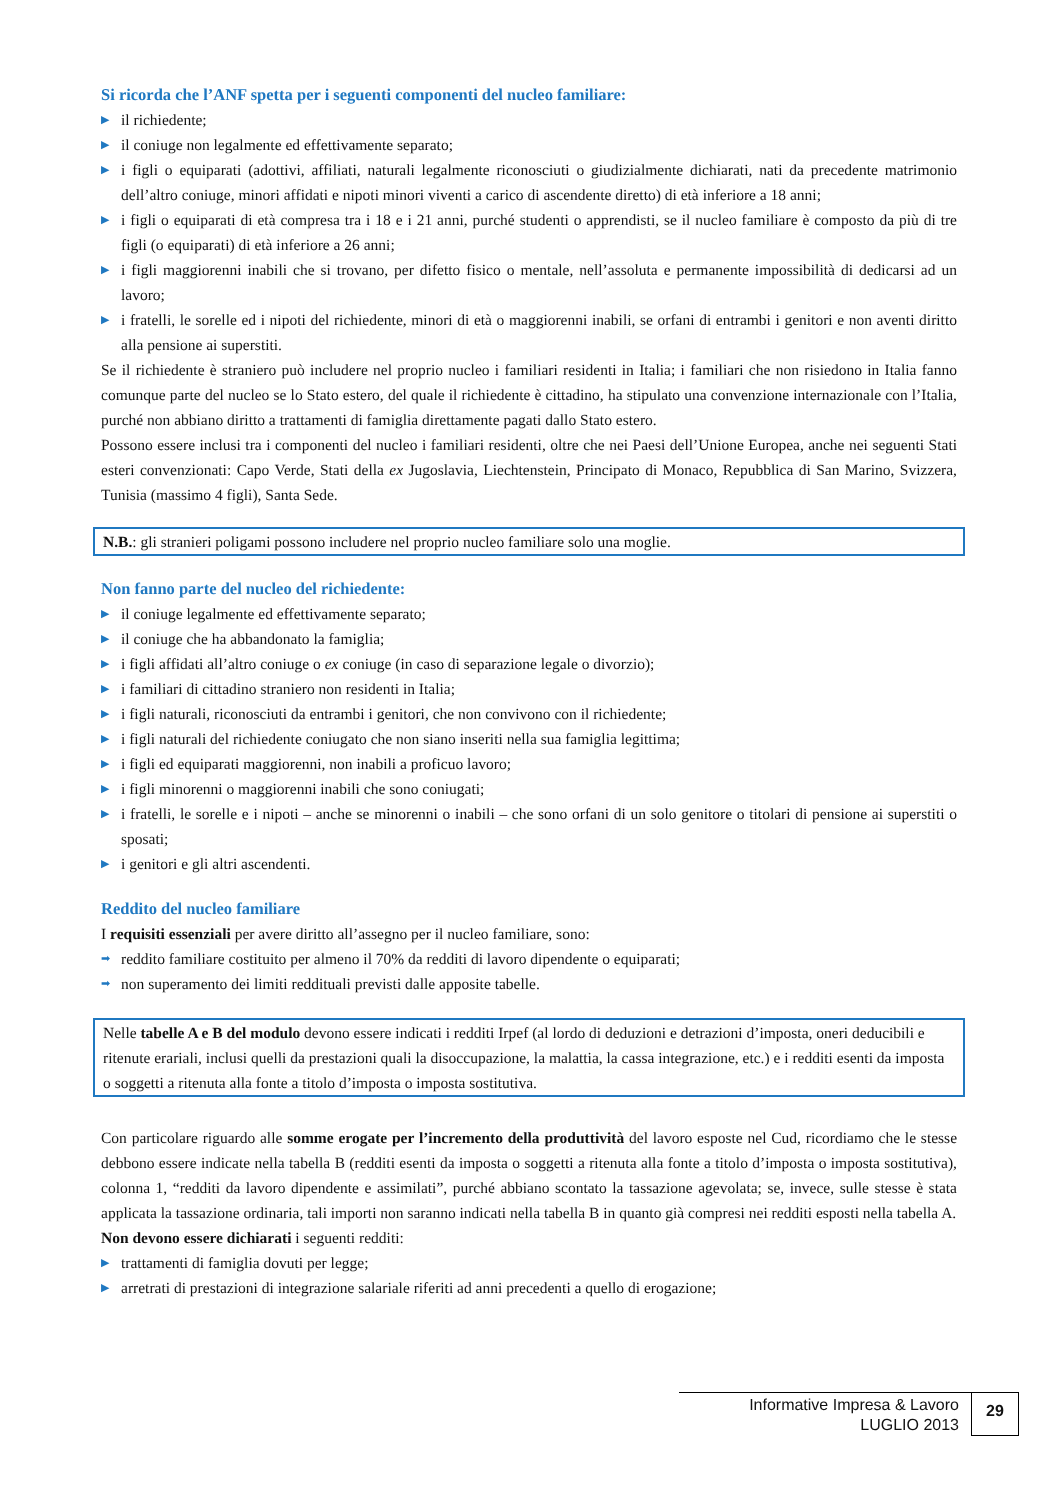Si ricorda che l’ANF spetta per i seguenti componenti del nucleo familiare:
▶ il richiedente;
▶ il coniuge non legalmente ed effettivamente separato;
▶ i figli o equiparati (adottivi, affiliati, naturali legalmente riconosciuti o giudizialmente dichiarati, nati da precedente matrimonio dell’altro coniuge, minori affidati e nipoti minori viventi a carico di ascendente diretto) di età inferiore a 18 anni;
▶ i figli o equiparati di età compresa tra i 18 e i 21 anni, purché studenti o apprendisti, se il nucleo familiare è composto da più di tre figli (o equiparati) di età inferiore a 26 anni;
▶ i figli maggiorenni inabili che si trovano, per difetto fisico o mentale, nell’assoluta e permanente impossibilità di dedicarsi ad un lavoro;
▶ i fratelli, le sorelle ed i nipoti del richiedente, minori di età o maggiorenni inabili, se orfani di entrambi i genitori e non aventi diritto alla pensione ai superstiti.
Se il richiedente è straniero può includere nel proprio nucleo i familiari residenti in Italia; i familiari che non risiedono in Italia fanno comunque parte del nucleo se lo Stato estero, del quale il richiedente è cittadino, ha stipulato una convenzione internazionale con l’Italia, purché non abbiano diritto a trattamenti di famiglia direttamente pagati dallo Stato estero.
Possono essere inclusi tra i componenti del nucleo i familiari residenti, oltre che nei Paesi dell’Unione Europea, anche nei seguenti Stati esteri convenzionati: Capo Verde, Stati della ex Jugoslavia, Liechtenstein, Principato di Monaco, Repubblica di San Marino, Svizzera, Tunisia (massimo 4 figli), Santa Sede.
N.B.: gli stranieri poligami possono includere nel proprio nucleo familiare solo una moglie.
Non fanno parte del nucleo del richiedente:
▶ il coniuge legalmente ed effettivamente separato;
▶ il coniuge che ha abbandonato la famiglia;
▶ i figli affidati all’altro coniuge o ex coniuge (in caso di separazione legale o divorzio);
▶ i familiari di cittadino straniero non residenti in Italia;
▶ i figli naturali, riconosciuti da entrambi i genitori, che non convivono con il richiedente;
▶ i figli naturali del richiedente coniugato che non siano inseriti nella sua famiglia legittima;
▶ i figli ed equiparati maggiorenni, non inabili a proficuo lavoro;
▶ i figli minorenni o maggiorenni inabili che sono coniugati;
▶ i fratelli, le sorelle e i nipoti – anche se minorenni o inabili – che sono orfani di un solo genitore o titolari di pensione ai superstiti o sposati;
▶ i genitori e gli altri ascendenti.
Reddito del nucleo familiare
I requisiti essenziali per avere diritto all’assegno per il nucleo familiare, sono:
➡ reddito familiare costituito per almeno il 70% da redditi di lavoro dipendente o equiparati;
➡ non superamento dei limiti reddituali previsti dalle apposite tabelle.
Nelle tabelle A e B del modulo devono essere indicati i redditi Irpef (al lordo di deduzioni e detrazioni d’imposta, oneri deducibili e ritenute erariali, inclusi quelli da prestazioni quali la disoccupazione, la malattia, la cassa integrazione, etc.) e i redditi esenti da imposta o soggetti a ritenuta alla fonte a titolo d’imposta o imposta sostitutiva.
Con particolare riguardo alle somme erogate per l’incremento della produttività del lavoro esposte nel Cud, ricordiamo che le stesse debbono essere indicate nella tabella B (redditi esenti da imposta o soggetti a ritenuta alla fonte a titolo d’imposta o imposta sostitutiva), colonna 1, “redditi da lavoro dipendente e assimilati”, purché abbiano scontato la tassazione agevolata; se, invece, sulle stesse è stata applicata la tassazione ordinaria, tali importi non saranno indicati nella tabella B in quanto già compresi nei redditi esposti nella tabella A.
Non devono essere dichiarati i seguenti redditi:
▶ trattamenti di famiglia dovuti per legge;
▶ arretrati di prestazioni di integrazione salariale riferiti ad anni precedenti a quello di erogazione;
Informative Impresa & Lavoro
LUGLIO 2013
29